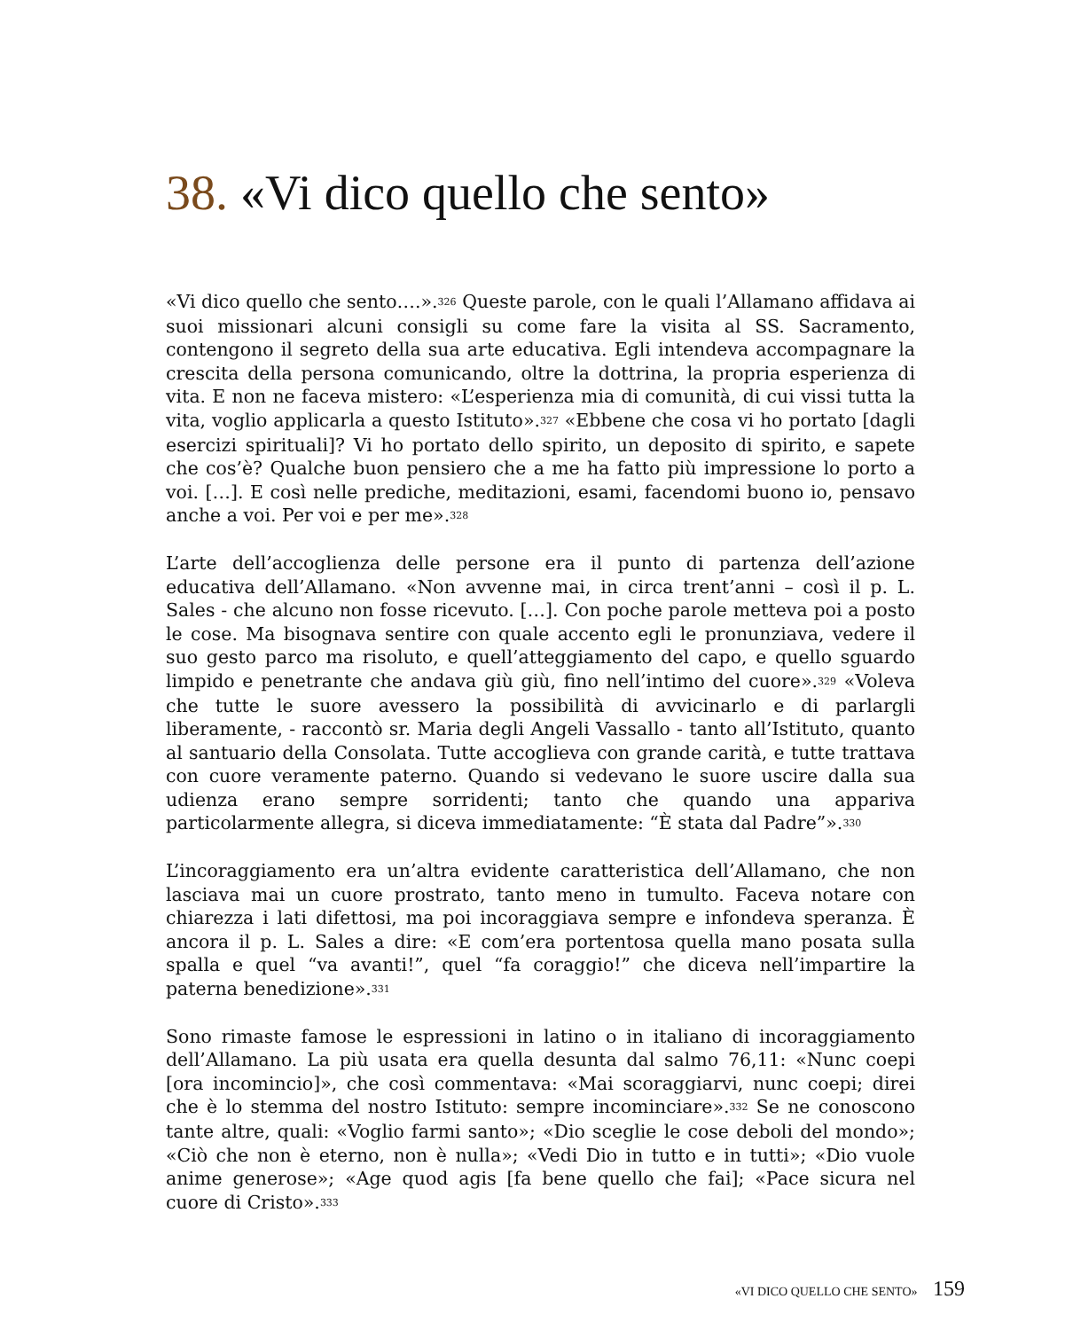38. «Vi dico quello che sento»
«Vi dico quello che sento….».<sup>326</sup> Queste parole, con le quali l’Allamano affidava ai suoi missionari alcuni consigli su come fare la visita al SS. Sacramento, contengono il segreto della sua arte educativa. Egli intendeva accompagnare la crescita della persona comunicando, oltre la dottrina, la propria esperienza di vita. E non ne faceva mistero: «L’esperienza mia di comunità, di cui vissi tutta la vita, voglio applicarla a questo Istituto».<sup>327</sup> «Ebbene che cosa vi ho portato [dagli esercizi spirituali]? Vi ho portato dello spirito, un deposito di spirito, e sapete che cos’è? Qualche buon pensiero che a me ha fatto più impressione lo porto a voi. […]. E così nelle prediche, meditazioni, esami, facendomi buono io, pensavo anche a voi. Per voi e per me».<sup>328</sup>
L’arte dell’accoglienza delle persone era il punto di partenza dell’azione educativa dell’Allamano. «Non avvenne mai, in circa trent’anni – così il p. L. Sales - che alcuno non fosse ricevuto. […]. Con poche parole metteva poi a posto le cose. Ma bisognava sentire con quale accento egli le pronunziava, vedere il suo gesto parco ma risoluto, e quell’atteggiamento del capo, e quello sguardo limpido e penetrante che andava giù giù, fino nell’intimo del cuore».<sup>329</sup> «Voleva che tutte le suore avessero la possibilità di avvicinarlo e di parlargli liberamente, - raccontò sr. Maria degli Angeli Vassallo - tanto all’Istituto, quanto al santuario della Consolata. Tutte accoglieva con grande carità, e tutte trattava con cuore veramente paterno. Quando si vedevano le suore uscire dalla sua udienza erano sempre sorridenti; tanto che quando una appariva particolarmente allegra, si diceva immediatamente: “È stata dal Padre”».<sup>330</sup>
L’incoraggiamento era un’altra evidente caratteristica dell’Allamano, che non lasciava mai un cuore prostrato, tanto meno in tumulto. Faceva notare con chiarezza i lati difettosi, ma poi incoraggiava sempre e infondeva speranza. È ancora il p. L. Sales a dire: «E com’era portentosa quella mano posata sulla spalla e quel “va avanti!”, quel “fa coraggio!” che diceva nell’impartire la paterna benedizione».<sup>331</sup>
Sono rimaste famose le espressioni in latino o in italiano di incoraggiamento dell’Allamano. La più usata era quella desunta dal salmo 76,11: «Nunc coepi [ora incomincio]», che così commentava: «Mai scoraggiarvi, nunc coepi; direi che è lo stemma del nostro Istituto: sempre incominciare».<sup>332</sup> Se ne conoscono tante altre, quali: «Voglio farmi santo»; «Dio sceglie le cose deboli del mondo»; «Ciò che non è eterno, non è nulla»; «Vedi Dio in tutto e in tutti»; «Dio vuole anime generose»; «Age quod agis [fa bene quello che fai]; «Pace sicura nel cuore di Cristo».<sup>333</sup>
«VI DICO QUELLO CHE SENTO» 159